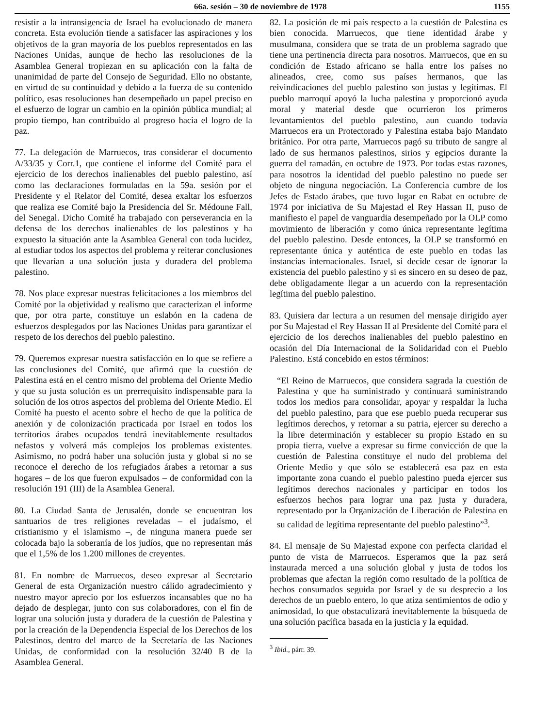66a. sesión – 30 de noviembre de 1978 1155
resistir a la intransigencia de Israel ha evolucionado de manera concreta. Esta evolución tiende a satisfacer las aspiraciones y los objetivos de la gran mayoría de los pueblos representados en las Naciones Unidas, aunque de hecho las resoluciones de la Asamblea General tropiezan en su aplicación con la falta de unanimidad de parte del Consejo de Seguridad. Ello no obstante, en virtud de su continuidad y debido a la fuerza de su contenido político, esas resoluciones han desempeñado un papel preciso en el esfuerzo de lograr un cambio en la opinión pública mundial; al propio tiempo, han contribuido al progreso hacia el logro de la paz.
77. La delegación de Marruecos, tras considerar el documento A/33/35 y Corr.1, que contiene el informe del Comité para el ejercicio de los derechos inalienables del pueblo palestino, así como las declaraciones formuladas en la 59a. sesión por el Presidente y el Relator del Comité, desea exaltar los esfuerzos que realiza ese Comité bajo la Presidencia del Sr. Médoune Fall, del Senegal. Dicho Comité ha trabajado con perseverancia en la defensa de los derechos inalienables de los palestinos y ha expuesto la situación ante la Asamblea General con toda lucidez, al estudiar todos los aspectos del problema y reiterar conclusiones que llevarían a una solución justa y duradera del problema palestino.
78. Nos place expresar nuestras felicitaciones a los miembros del Comité por la objetividad y realismo que caracterizan el informe que, por otra parte, constituye un eslabón en la cadena de esfuerzos desplegados por las Naciones Unidas para garantizar el respeto de los derechos del pueblo palestino.
79. Queremos expresar nuestra satisfacción en lo que se refiere a las conclusiones del Comité, que afirmó que la cuestión de Palestina está en el centro mismo del problema del Oriente Medio y que su justa solución es un prerrequisito indispensable para la solución de los otros aspectos del problema del Oriente Medio. El Comité ha puesto el acento sobre el hecho de que la política de anexión y de colonización practicada por Israel en todos los territorios árabes ocupados tendrá inevitablemente resultados nefastos y volverá más complejos los problemas existentes. Asimismo, no podrá haber una solución justa y global si no se reconoce el derecho de los refugiados árabes a retornar a sus hogares – de los que fueron expulsados – de conformidad con la resolución 191 (III) de la Asamblea General.
80. La Ciudad Santa de Jerusalén, donde se encuentran los santuarios de tres religiones reveladas – el judaísmo, el cristianismo y el islamismo –, de ninguna manera puede ser colocada bajo la soberanía de los judíos, que no representan más que el 1,5% de los 1.200 millones de creyentes.
81. En nombre de Marruecos, deseo expresar al Secretario General de esta Organización nuestro cálido agradecimiento y nuestro mayor aprecio por los esfuerzos incansables que no ha dejado de desplegar, junto con sus colaboradores, con el fin de lograr una solución justa y duradera de la cuestión de Palestina y por la creación de la Dependencia Especial de los Derechos de los Palestinos, dentro del marco de la Secretaría de las Naciones Unidas, de conformidad con la resolución 32/40 B de la Asamblea General.
82. La posición de mi país respecto a la cuestión de Palestina es bien conocida. Marruecos, que tiene identidad árabe y musulmana, considera que se trata de un problema sagrado que tiene una pertinencia directa para nosotros. Marruecos, que en su condición de Estado africano se halla entre los países no alineados, cree, como sus países hermanos, que las reivindicaciones del pueblo palestino son justas y legítimas. El pueblo marroquí apoyó la lucha palestina y proporcionó ayuda moral y material desde que ocurrieron los primeros levantamientos del pueblo palestino, aun cuando todavía Marruecos era un Protectorado y Palestina estaba bajo Mandato británico. Por otra parte, Marruecos pagó su tributo de sangre al lado de sus hermanos palestinos, sirios y egipcios durante la guerra del ramadán, en octubre de 1973. Por todas estas razones, para nosotros la identidad del pueblo palestino no puede ser objeto de ninguna negociación. La Conferencia cumbre de los Jefes de Estado árabes, que tuvo lugar en Rabat en octubre de 1974 por iniciativa de Su Majestad el Rey Hassan II, puso de manifiesto el papel de vanguardia desempeñado por la OLP como movimiento de liberación y como única representante legítima del pueblo palestino. Desde entonces, la OLP se transformó en representante única y auténtica de este pueblo en todas las instancias internacionales. Israel, si decide cesar de ignorar la existencia del pueblo palestino y si es sincero en su deseo de paz, debe obligadamente llegar a un acuerdo con la representación legítima del pueblo palestino.
83. Quisiera dar lectura a un resumen del mensaje dirigido ayer por Su Majestad el Rey Hassan II al Presidente del Comité para el ejercicio de los derechos inalienables del pueblo palestino en ocasión del Día Internacional de la Solidaridad con el Pueblo Palestino. Está concebido en estos términos:
“El Reino de Marruecos, que considera sagrada la cuestión de Palestina y que ha suministrado y continuará suministrando todos los medios para consolidar, apoyar y respaldar la lucha del pueblo palestino, para que ese pueblo pueda recuperar sus legítimos derechos, y retornar a su patria, ejercer su derecho a la libre determinación y establecer su propio Estado en su propia tierra, vuelve a expresar su firme convicción de que la cuestión de Palestina constituye el nudo del problema del Oriente Medio y que sólo se establecerá esa paz en esta importante zona cuando el pueblo palestino pueda ejercer sus legítimos derechos nacionales y participar en todos los esfuerzos hechos para lograr una paz justa y duradera, representado por la Organización de Liberación de Palestina en su calidad de legítima representante del pueblo palestino”<sup>3</sup>.
84. El mensaje de Su Majestad expone con perfecta claridad el punto de vista de Marruecos. Esperamos que la paz será instaurada merced a una solución global y justa de todos los problemas que afectan la región como resultado de la política de hechos consumados seguida por Israel y de su desprecio a los derechos de un pueblo entero, lo que atiza sentimientos de odio y animosidad, lo que obstaculizará inevitablemente la búsqueda de una solución pacífica basada en la justicia y la equidad.
<sup>3</sup> Ibid., párr. 39.